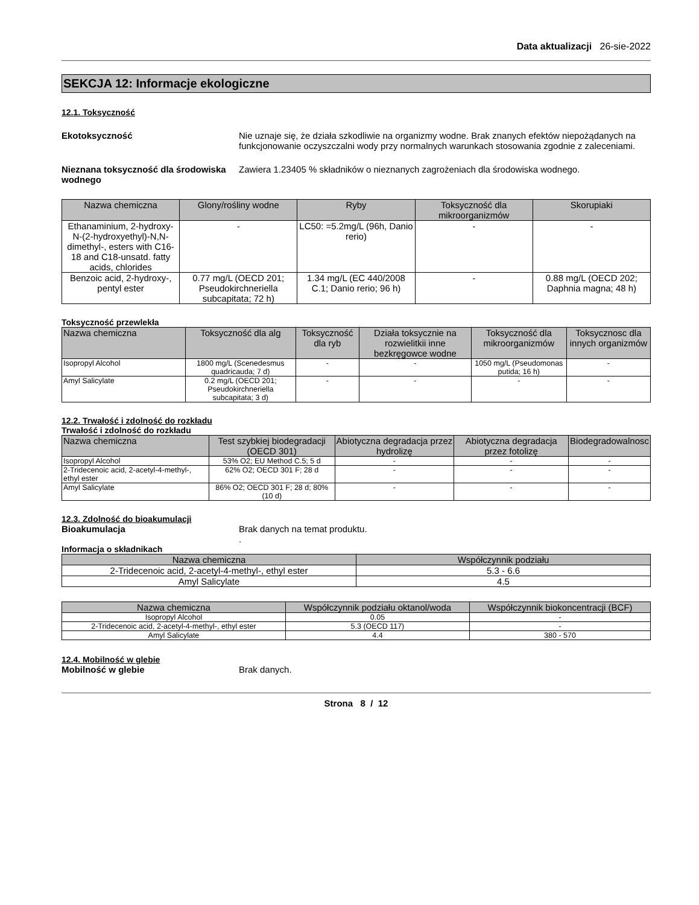Data aktualizacji 26-sie-2022
SEKCJA 12: Informacje ekologiczne
12.1. Toksyczność
Ekotoksyczność Nie uznaje się, że działa szkodliwie na organizmy wodne. Brak znanych efektów niepożądanych na funkcjonowanie oczyszczalni wody przy normalnych warunkach stosowania zgodnie z zaleceniami.
Nieznana toksyczność dla środowiska wodnego
Zawiera 1.23405 % składników o nieznanych zagrożeniach dla środowiska wodnego.
| Nazwa chemiczna | Glony/rośliny wodne | Ryby | Toksyczność dla mikroorganizmów | Skorupiaki |
| --- | --- | --- | --- | --- |
| Ethanaminium, 2-hydroxy-N-(2-hydroxyethyl)-N,N-dimethyl-, esters with C16-18 and C18-unsatd. fatty acids, chlorides | - | LC50: =5.2mg/L (96h, Danio rerio) | - | - |
| Benzoic acid, 2-hydroxy-, pentyl ester | 0.77 mg/L (OECD 201; Pseudokirchneriella subcapitata; 72 h) | 1.34 mg/L (EC 440/2008 C.1; Danio rerio; 96 h) | - | 0.88 mg/L (OECD 202; Daphnia magna; 48 h) |
Toksyczność przewlekła
| Nazwa chemiczna | Toksyczność dla alg | Toksyczność dla ryb | Działa toksycznie na rozwielitkii inne bezkręgowce wodne | Toksyczność dla mikroorganizmów | Toksycznosc dla innych organizmów |
| --- | --- | --- | --- | --- | --- |
| Isopropyl Alcohol | 1800 mg/L (Scenedesmus quadricauda; 7 d) | - | - | 1050 mg/L (Pseudomonas putida; 16 h) | - |
| Amyl Salicylate | 0.2 mg/L (OECD 201; Pseudokirchneriella subcapitata; 3 d) | - | - | - | - |
12.2. Trwałość i zdolność do rozkładu
Trwałość i zdolność do rozkładu
| Nazwa chemiczna | Test szybkiej biodegradacji (OECD 301) | Abiotyczna degradacja przez hydrolizę | Abiotyczna degradacja przez fotolizę | Biodegradowalnosc |
| --- | --- | --- | --- | --- |
| Isopropyl Alcohol | 53% O2; EU Method C.5; 5 d | - | - | - |
| 2-Tridecenoic acid, 2-acetyl-4-methyl-, ethyl ester | 62% O2; OECD 301 F; 28 d | - | - | - |
| Amyl Salicylate | 86% O2; OECD 301 F; 28 d; 80% (10 d) | - | - | - |
12.3. Zdolność do bioakumulacji
Bioakumulacja Brak danych na temat produktu.
.
Informacja o składnikach
| Nazwa chemiczna | Współczynnik podziału |
| --- | --- |
| 2-Tridecenoic acid, 2-acetyl-4-methyl-, ethyl ester | 5.3 - 6.6 |
| Amyl Salicylate | 4.5 |
| Nazwa chemiczna | Współczynnik podziału oktanol/woda | Współczynnik biokoncentracji (BCF) |
| --- | --- | --- |
| Isopropyl Alcohol | 0.05 | - |
| 2-Tridecenoic acid, 2-acetyl-4-methyl-, ethyl ester | 5.3 (OECD 117) | - |
| Amyl Salicylate | 4.4 | 380 - 570 |
12.4. Mobilność w glebie
Mobilność w glebie Brak danych.
Strona 8 / 12